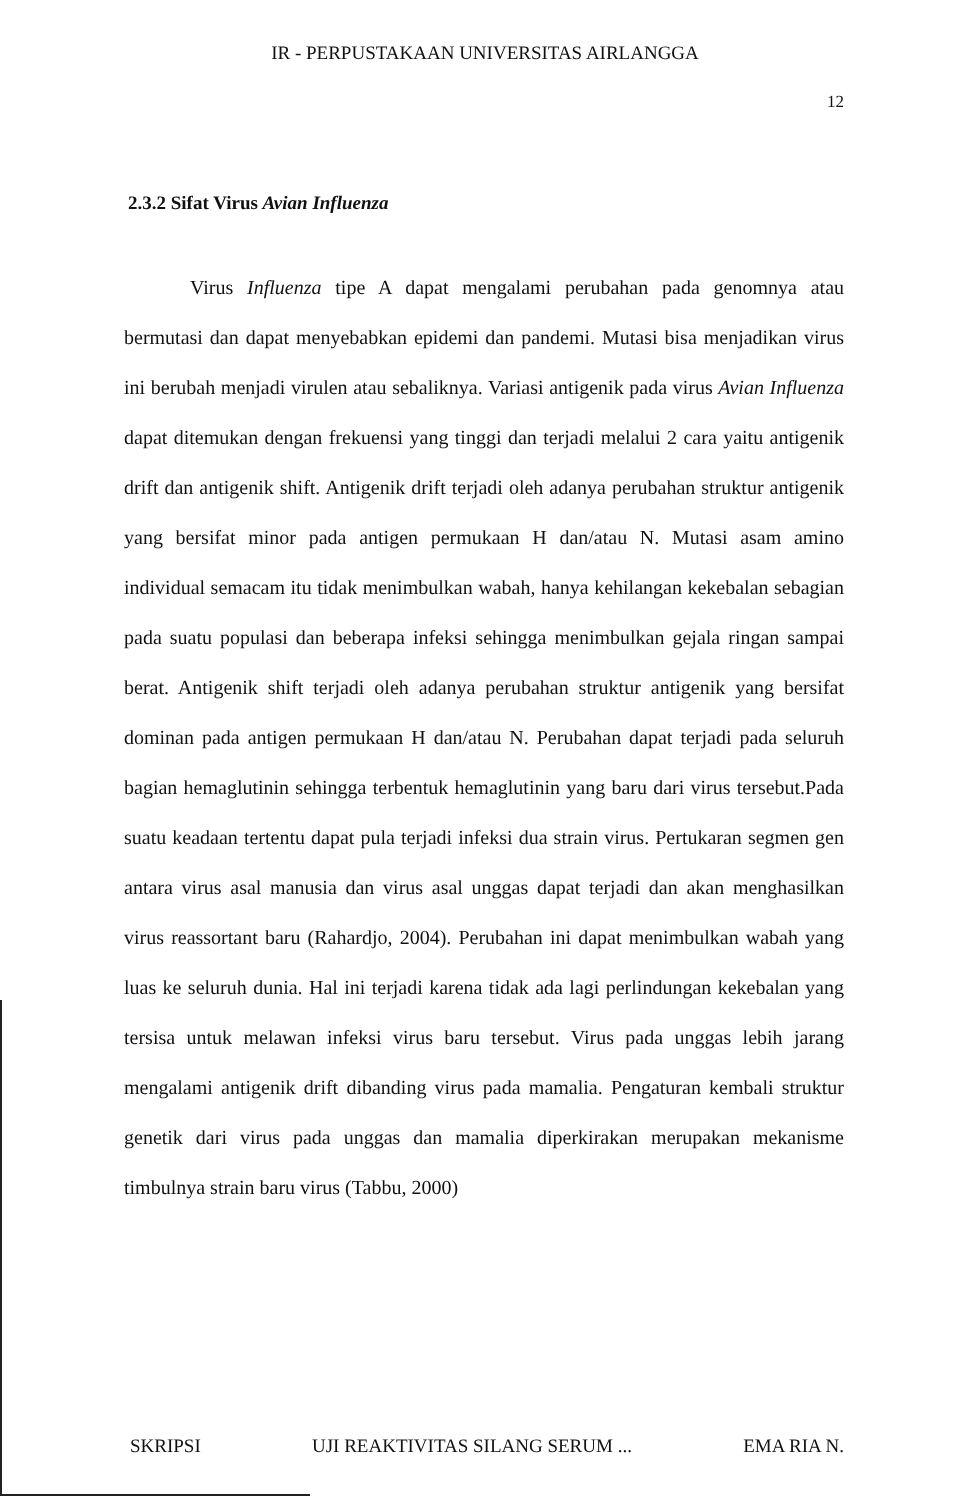IR - PERPUSTAKAAN UNIVERSITAS AIRLANGGA
12
2.3.2 Sifat Virus Avian Influenza
Virus Influenza tipe A dapat mengalami perubahan pada genomnya atau bermutasi dan dapat menyebabkan epidemi dan pandemi. Mutasi bisa menjadikan virus ini berubah menjadi virulen atau sebaliknya. Variasi antigenik pada virus Avian Influenza dapat ditemukan dengan frekuensi yang tinggi dan terjadi melalui 2 cara yaitu antigenik drift dan antigenik shift. Antigenik drift terjadi oleh adanya perubahan struktur antigenik yang bersifat minor pada antigen permukaan H dan/atau N. Mutasi asam amino individual semacam itu tidak menimbulkan wabah, hanya kehilangan kekebalan sebagian pada suatu populasi dan beberapa infeksi sehingga menimbulkan gejala ringan sampai berat. Antigenik shift terjadi oleh adanya perubahan struktur antigenik yang bersifat dominan pada antigen permukaan H dan/atau N. Perubahan dapat terjadi pada seluruh bagian hemaglutinin sehingga terbentuk hemaglutinin yang baru dari virus tersebut.Pada suatu keadaan tertentu dapat pula terjadi infeksi dua strain virus. Pertukaran segmen gen antara virus asal manusia dan virus asal unggas dapat terjadi dan akan menghasilkan virus reassortant baru (Rahardjo, 2004). Perubahan ini dapat menimbulkan wabah yang luas ke seluruh dunia. Hal ini terjadi karena tidak ada lagi perlindungan kekebalan yang tersisa untuk melawan infeksi virus baru tersebut. Virus pada unggas lebih jarang mengalami antigenik drift dibanding virus pada mamalia. Pengaturan kembali struktur genetik dari virus pada unggas dan mamalia diperkirakan merupakan mekanisme timbulnya strain baru virus (Tabbu, 2000)
SKRIPSI UJI REAKTIVITAS SILANG SERUM ... EMA RIA N.